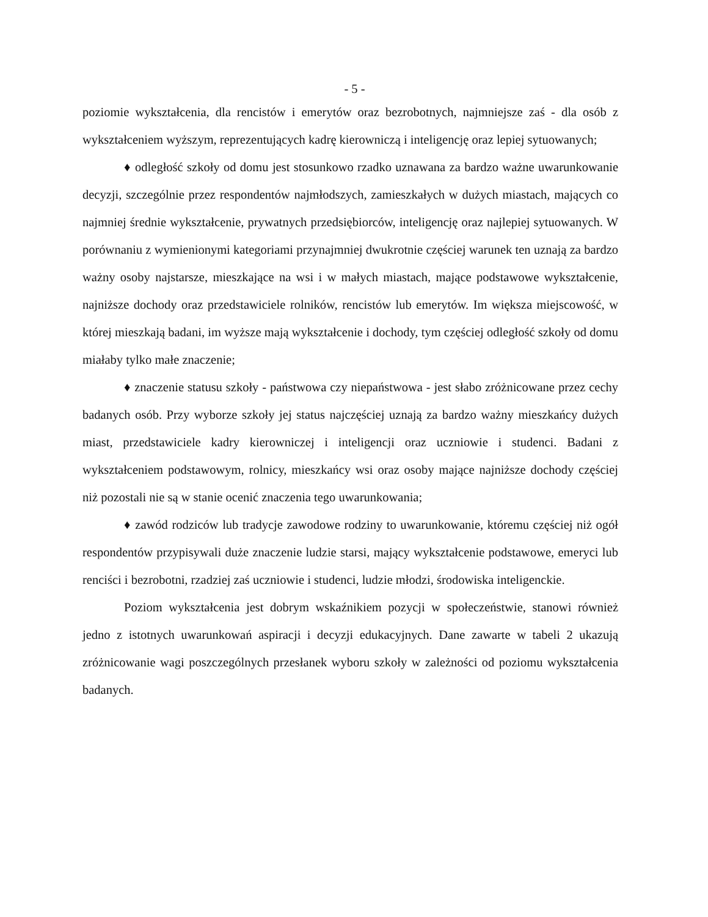- 5 -
poziomie wykształcenia, dla rencistów i emerytów oraz bezrobotnych, najmniejsze zaś - dla osób z wykształceniem wyższym, reprezentujących kadrę kierowniczą i inteligencję oraz lepiej sytuowanych;
♦ odległość szkoły od domu jest stosunkowo rzadko uznawana za bardzo ważne uwarunkowanie decyzji, szczególnie przez respondentów najmłodszych, zamieszkałych w dużych miastach, mających co najmniej średnie wykształcenie, prywatnych przedsiębiorców, inteligencję oraz najlepiej sytuowanych. W porównaniu z wymienionymi kategoriami przynajmniej dwukrotnie częściej warunek ten uznają za bardzo ważny osoby najstarsze, mieszkające na wsi i w małych miastach, mające podstawowe wykształcenie, najniższe dochody oraz przedstawiciele rolników, rencistów lub emerytów. Im większa miejscowość, w której mieszkają badani, im wyższe mają wykształcenie i dochody, tym częściej odległość szkoły od domu miałaby tylko małe znaczenie;
♦ znaczenie statusu szkoły - państwowa czy niepaństwowa - jest słabo zróżnicowane przez cechy badanych osób. Przy wyborze szkoły jej status najczęściej uznają za bardzo ważny mieszkańcy dużych miast, przedstawiciele kadry kierowniczej i inteligencji oraz uczniowie i studenci. Badani z wykształceniem podstawowym, rolnicy, mieszkańcy wsi oraz osoby mające najniższe dochody częściej niż pozostali nie są w stanie ocenić znaczenia tego uwarunkowania;
♦ zawód rodziców lub tradycje zawodowe rodziny to uwarunkowanie, któremu częściej niż ogół respondentów przypisywali duże znaczenie ludzie starsi, mający wykształcenie podstawowe, emeryci lub renciści i bezrobotni, rzadziej zaś uczniowie i studenci, ludzie młodzi, środowiska inteligenckie.
Poziom wykształcenia jest dobrym wskaźnikiem pozycji w społeczeństwie, stanowi również jedno z istotnych uwarunkowań aspiracji i decyzji edukacyjnych. Dane zawarte w tabeli 2 ukazują zróżnicowanie wagi poszczególnych przesłanek wyboru szkoły w zależności od poziomu wykształcenia badanych.